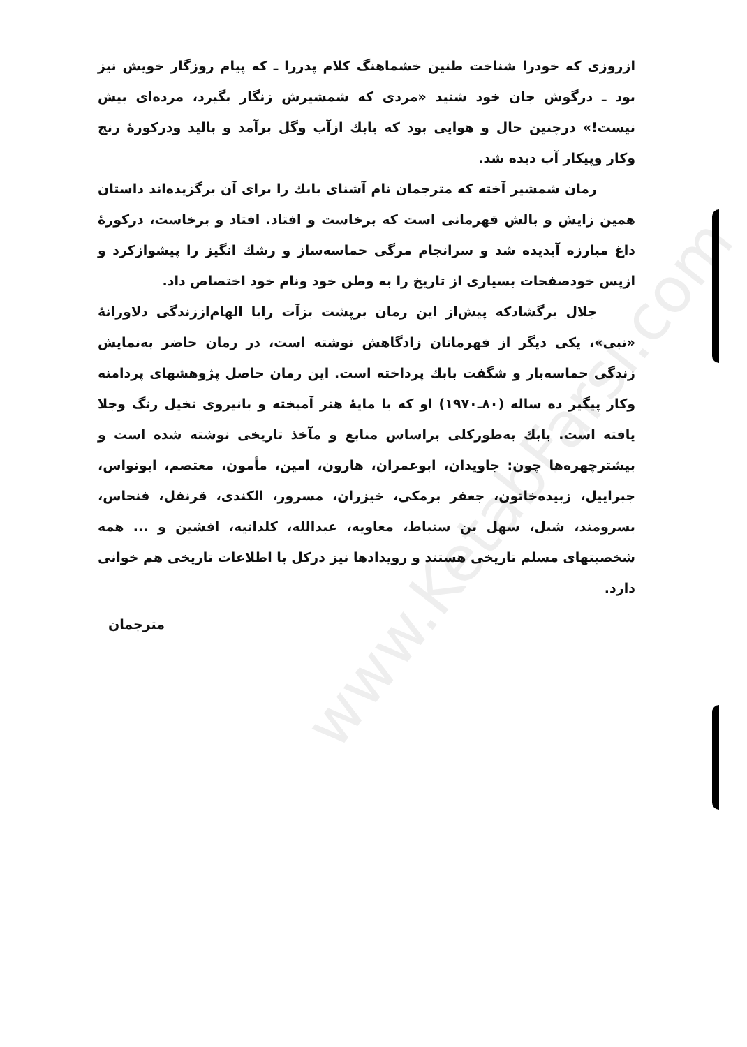www.KetabFarsi.com
ازروزی که خودرا شناخت طنین خشماهنگ کلام پدررا ـ که پیام روزگار خویش نیز بود ـ درگوش جان خود شنید «مردی که شمشیرش زنگار بگیرد، مرده‌ای بیش نیست!» درچنین حال و هوایی بود که بابك ازآب وگل برآمد و بالید ودرکورهٔ رنج وکار وپیکار آب دیده شد.
رمان شمشیر آخته که مترجمان نام آشنای بابك را برای آن برگزیده‌اند داستان همین زایش و بالش قهرمانی است که برخاست و افتاد. افتاد و برخاست، درکورهٔ داغ مبارزه آبدیده شد و سرانجام مرگی حماسه‌ساز و رشك انگیز را پیشوازکرد و ازپس خودصفحات بسیاری از تاریخ را به وطن خود ونام خود اختصاص داد.
جلال برگشادکه پیش‌از این رمان برپشت بزآت رابا الهام‌اززندگی دلاورانهٔ «نبی»، یکی دیگر از قهرمانان زادگاهش نوشته است، در رمان حاضر به‌نمایش زندگی حماسه‌بار و شگفت بابك پرداخته است. این رمان حاصل پژوهشهای پردامنه وکار پیگیر ده ساله (۸۰ـ۱۹۷۰) او که با مایهٔ هنر آمیخته و بانیروی تخیل رنگ وجلا یافته است. بابك به‌طورکلی براساس منابع و مآخذ تاریخی نوشته شده است و بیشترچهره‌ها چون: جاویدان، ابوعمران، هارون، امین، مأمون، معتصم، ابونواس، جبراییل، زبیده‌خاتون، جعفر برمکی، خیزران، مسرور، الکندی، قرنفل، فنحاس، بسرومند، شبل، سهل بن سنباط، معاویه، عبدالله، کلدانیه، افشین و ... همه شخصیتهای مسلم تاریخی هستند و رویدادها نیز درکل با اطلاعات تاریخی هم خوانی دارد.
مترجمان